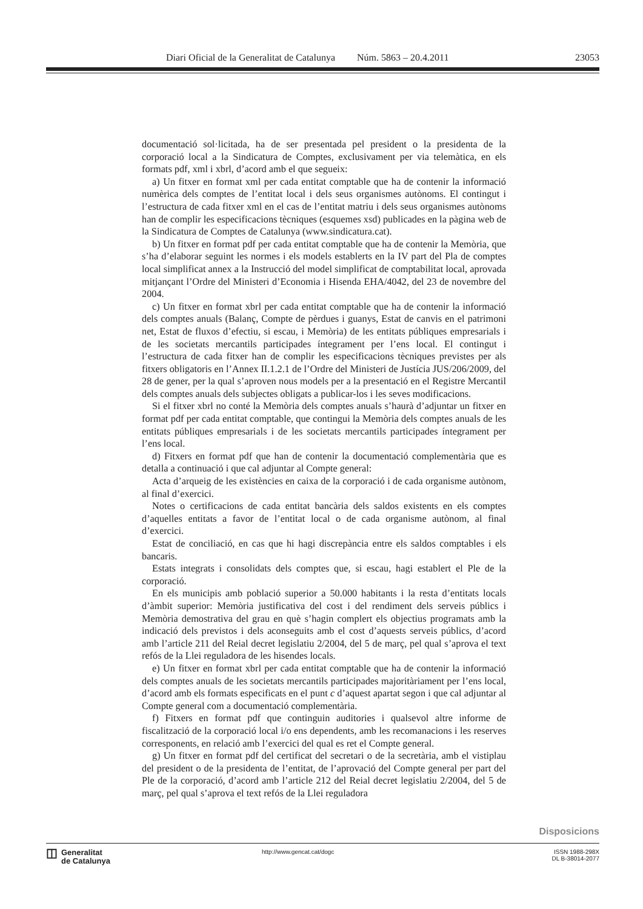Diari Oficial de la Generalitat de Catalunya Núm. 5863 – 20.4.2011 23053
documentació sol·licitada, ha de ser presentada pel president o la presidenta de la corporació local a la Sindicatura de Comptes, exclusivament per via telemàtica, en els formats pdf, xml i xbrl, d’acord amb el que segueix:
a) Un fitxer en format xml per cada entitat comptable que ha de contenir la informació numèrica dels comptes de l’entitat local i dels seus organismes autònoms. El contingut i l’estructura de cada fitxer xml en el cas de l’entitat matriu i dels seus organismes autònoms han de complir les especificacions tècniques (esquemes xsd) publicades en la pàgina web de la Sindicatura de Comptes de Catalunya (www.sindicatura.cat).
b) Un fitxer en format pdf per cada entitat comptable que ha de contenir la Memòria, que s’ha d’elaborar seguint les normes i els models establerts en la IV part del Pla de comptes local simplificat annex a la Instrucció del model simplificat de comptabilitat local, aprovada mitjançant l’Ordre del Ministeri d’Economia i Hisenda EHA/4042, del 23 de novembre del 2004.
c) Un fitxer en format xbrl per cada entitat comptable que ha de contenir la informació dels comptes anuals (Balanç, Compte de pèrdues i guanys, Estat de canvis en el patrimoni net, Estat de fluxos d’efectiu, si escau, i Memòria) de les entitats públiques empresarials i de les societats mercantils participades íntegrament per l’ens local. El contingut i l’estructura de cada fitxer han de complir les especificacions tècniques previstes per als fitxers obligatoris en l’Annex II.1.2.1 de l’Ordre del Ministeri de Justícia JUS/206/2009, del 28 de gener, per la qual s’aproven nous models per a la presentació en el Registre Mercantil dels comptes anuals dels subjectes obligats a publicar-los i les seves modificacions.
Si el fitxer xbrl no conté la Memòria dels comptes anuals s’haurà d’adjuntar un fitxer en format pdf per cada entitat comptable, que contingui la Memòria dels comptes anuals de les entitats públiques empresarials i de les societats mercantils participades íntegrament per l’ens local.
d) Fitxers en format pdf que han de contenir la documentació complementària que es detalla a continuació i que cal adjuntar al Compte general:
Acta d’arqueig de les existències en caixa de la corporació i de cada organisme autònom, al final d’exercici.
Notes o certificacions de cada entitat bancària dels saldos existents en els comptes d’aquelles entitats a favor de l’entitat local o de cada organisme autònom, al final d’exercici.
Estat de conciliació, en cas que hi hagi discrepància entre els saldos comptables i els bancaris.
Estats integrats i consolidats dels comptes que, si escau, hagi establert el Ple de la corporació.
En els municipis amb població superior a 50.000 habitants i la resta d’entitats locals d’àmbit superior: Memòria justificativa del cost i del rendiment dels serveis públics i Memòria demostrativa del grau en què s’hagin complert els objectius programats amb la indicació dels previstos i dels aconseguits amb el cost d’aquests serveis públics, d’acord amb l’article 211 del Reial decret legislatiu 2/2004, del 5 de març, pel qual s’aprova el text refós de la Llei reguladora de les hisendes locals.
e) Un fitxer en format xbrl per cada entitat comptable que ha de contenir la informació dels comptes anuals de les societats mercantils participades majoritàriament per l’ens local, d’acord amb els formats especificats en el punt c d’aquest apartat segon i que cal adjuntar al Compte general com a documentació complementària.
f) Fitxers en format pdf que continguin auditories i qualsevol altre informe de fiscalització de la corporació local i/o ens dependents, amb les recomanacions i les reserves corresponents, en relació amb l’exercici del qual es ret el Compte general.
g) Un fitxer en format pdf del certificat del secretari o de la secretària, amb el vistiplau del president o de la presidenta de l’entitat, de l’aprovació del Compte general per part del Ple de la corporació, d’acord amb l’article 212 del Reial decret legislatiu 2/2004, del 5 de març, pel qual s’aprova el text refós de la Llei reguladora
Disposicions
◫
Generalitat
de Catalunya
http://www.gencat.cat/dogc ISSN 1988-298X
DL B-38014-2077